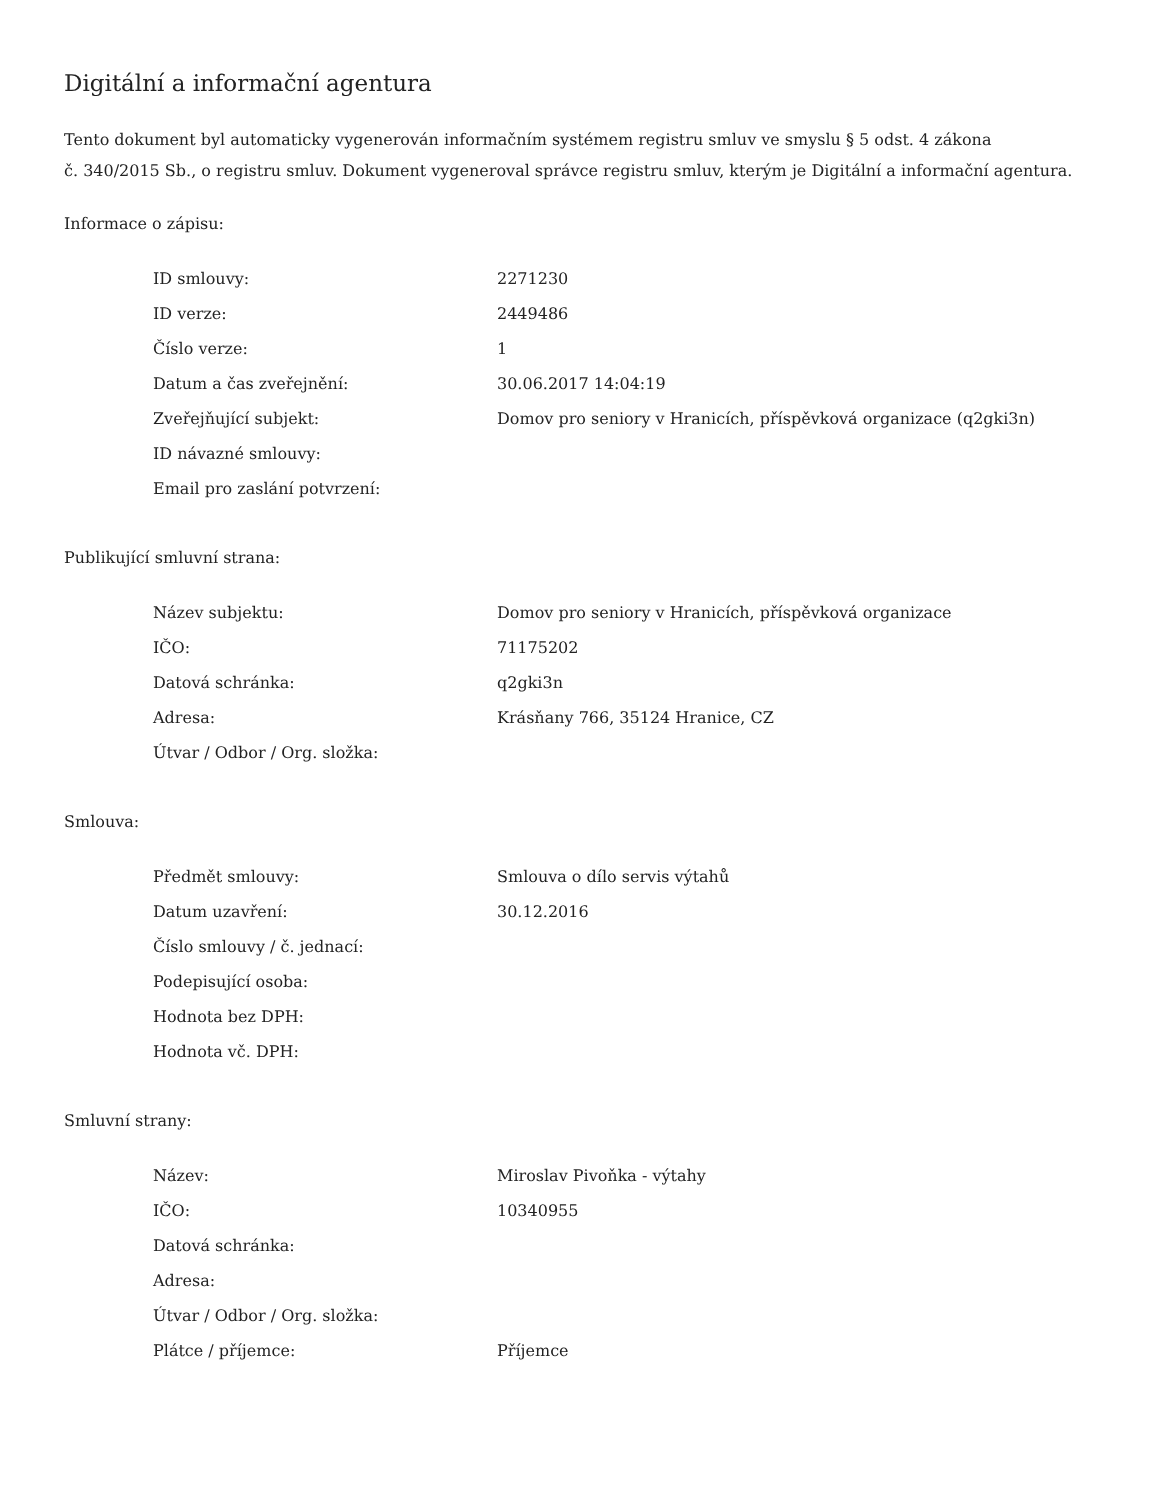Digitální a informační agentura
Tento dokument byl automaticky vygenerován informačním systémem registru smluv ve smyslu § 5 odst. 4 zákona
č. 340/2015 Sb., o registru smluv. Dokument vygeneroval správce registru smluv, kterým je Digitální a informační agentura.
Informace o zápisu:
| ID smlouvy: | 2271230 |
| ID verze: | 2449486 |
| Číslo verze: | 1 |
| Datum a čas zveřejnění: | 30.06.2017 14:04:19 |
| Zveřejňující subjekt: | Domov pro seniory v Hranicích, příspěvková organizace (q2gki3n) |
| ID návazné smlouvy: | |
| Email pro zaslání potvrzení: | |
Publikující smluvní strana:
| Název subjektu: | Domov pro seniory v Hranicích, příspěvková organizace |
| IČO: | 71175202 |
| Datová schránka: | q2gki3n |
| Adresa: | Krásňany 766, 35124 Hranice, CZ |
| Útvar / Odbor / Org. složka: | |
Smlouva:
| Předmět smlouvy: | Smlouva o dílo servis výtahů |
| Datum uzavření: | 30.12.2016 |
| Číslo smlouvy / č. jednací: | |
| Podepisující osoba: | |
| Hodnota bez DPH: | |
| Hodnota vč. DPH: | |
Smluvní strany:
| Název: | Miroslav Pivoňka - výtahy |
| IČO: | 10340955 |
| Datová schránka: | |
| Adresa: | |
| Útvar / Odbor / Org. složka: | |
| Plátce / příjemce: | Příjemce |